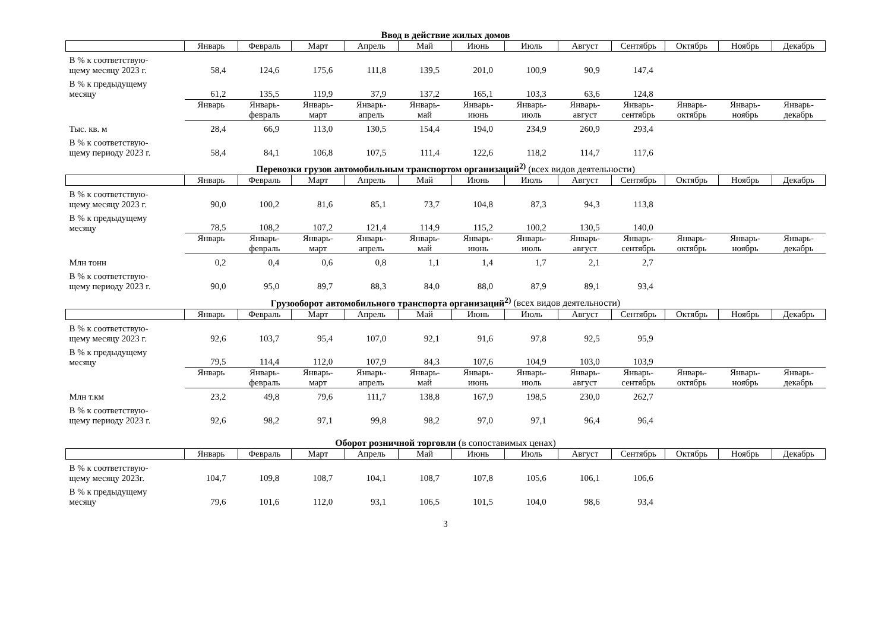Ввод в действие жилых домов
| | Январь | Февраль | Март | Апрель | Май | Июнь | Июль | Август | Сентябрь | Октябрь | Ноябрь | Декабрь |
| --- | --- | --- | --- | --- | --- | --- | --- | --- | --- | --- | --- | --- |
| В % к соответствую- щему месяцу 2023 г. | 58,4 | 124,6 | 175,6 | 111,8 | 139,5 | 201,0 | 100,9 | 90,9 | 147,4 | | | |
| В % к предыдущему месяцу | 61,2 | 135,5 | 119,9 | 37,9 | 137,2 | 165,1 | 103,3 | 63,6 | 124,8 | | | |
| | Январь | Январь- февраль | Январь- март | Январь- апрель | Январь- май | Январь- июнь | Январь- июль | Январь- август | Январь- сентябрь | Январь- октябрь | Январь- ноябрь | Январь- декабрь |
| Тыс. кв. м | 28,4 | 66,9 | 113,0 | 130,5 | 154,4 | 194,0 | 234,9 | 260,9 | 293,4 | | | |
| В % к соответствую- щему периоду 2023 г. | 58,4 | 84,1 | 106,8 | 107,5 | 111,4 | 122,6 | 118,2 | 114,7 | 117,6 | | | |
Перевозки грузов автомобильным транспортом организаций<sup>2)</sup> (всех видов деятельности)
| | Январь | Февраль | Март | Апрель | Май | Июнь | Июль | Август | Сентябрь | Октябрь | Ноябрь | Декабрь |
| --- | --- | --- | --- | --- | --- | --- | --- | --- | --- | --- | --- | --- |
| В % к соответствую- щему месяцу 2023 г. | 90,0 | 100,2 | 81,6 | 85,1 | 73,7 | 104,8 | 87,3 | 94,3 | 113,8 | | | |
| В % к предыдущему месяцу | 78,5 | 108,2 | 107,2 | 121,4 | 114,9 | 115,2 | 100,2 | 130,5 | 140,0 | | | |
| | Январь | Январь- февраль | Январь- март | Январь- апрель | Январь- май | Январь- июнь | Январь- июль | Январь- август | Январь- сентябрь | Январь- октябрь | Январь- ноябрь | Январь- декабрь |
| Млн тонн | 0,2 | 0,4 | 0,6 | 0,8 | 1,1 | 1,4 | 1,7 | 2,1 | 2,7 | | | |
| В % к соответствую- щему периоду 2023 г. | 90,0 | 95,0 | 89,7 | 88,3 | 84,0 | 88,0 | 87,9 | 89,1 | 93,4 | | | |
Грузооборот автомобильного транспорта организаций<sup>2)</sup> (всех видов деятельности)
| | Январь | Февраль | Март | Апрель | Май | Июнь | Июль | Август | Сентябрь | Октябрь | Ноябрь | Декабрь |
| --- | --- | --- | --- | --- | --- | --- | --- | --- | --- | --- | --- | --- |
| В % к соответствую- щему месяцу 2023 г. | 92,6 | 103,7 | 95,4 | 107,0 | 92,1 | 91,6 | 97,8 | 92,5 | 95,9 | | | |
| В % к предыдущему месяцу | 79,5 | 114,4 | 112,0 | 107,9 | 84,3 | 107,6 | 104,9 | 103,0 | 103,9 | | | |
| | Январь | Январь- февраль | Январь- март | Январь- апрель | Январь- май | Январь- июнь | Январь- июль | Январь- август | Январь- сентябрь | Январь- октябрь | Январь- ноябрь | Январь- декабрь |
| Млн т.км | 23,2 | 49,8 | 79,6 | 111,7 | 138,8 | 167,9 | 198,5 | 230,0 | 262,7 | | | |
| В % к соответствую- щему периоду 2023 г. | 92,6 | 98,2 | 97,1 | 99,8 | 98,2 | 97,0 | 97,1 | 96,4 | 96,4 | | | |
Оборот розничной торговли (в сопоставимых ценах)
| | Январь | Февраль | Март | Апрель | Май | Июнь | Июль | Август | Сентябрь | Октябрь | Ноябрь | Декабрь |
| --- | --- | --- | --- | --- | --- | --- | --- | --- | --- | --- | --- | --- |
| В % к соответствую- щему месяцу 2023г. | 104,7 | 109,8 | 108,7 | 104,1 | 108,7 | 107,8 | 105,6 | 106,1 | 106,6 | | | |
| В % к предыдущему месяцу | 79,6 | 101,6 | 112,0 | 93,1 | 106,5 | 101,5 | 104,0 | 98,6 | 93,4 | | | |
3